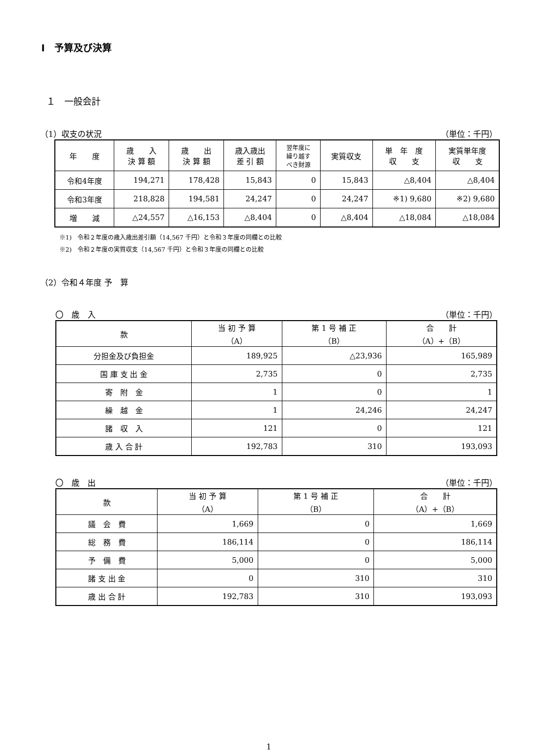Ⅰ　予算及び決算
１　一般会計
（1）収支の状況 （単位：千円）
| 年 度 | 歳 入 決 算 額 | 歳 出 決 算 額 | 歳入歳出 差 引 額 | 翌年度に 繰り越す べき財源 | 実質収支 | 単 年 度 収 支 | 実質単年度 収 支 |
| --- | --- | --- | --- | --- | --- | --- | --- |
| 令和4年度 | 194,271 | 178,428 | 15,843 | 0 | 15,843 | △8,404 | △8,404 |
| 令和3年度 | 218,828 | 194,581 | 24,247 | 0 | 24,247 | ※1) 9,680 | ※2) 9,680 |
| 増 減 | △24,557 | △16,153 | △8,404 | 0 | △8,404 | △18,084 | △18,084 |
※1)　令和２年度の歳入歳出差引額（14,567 千円）と令和３年度の同欄との比較
※2)　令和２年度の実質収支（14,567 千円）と令和３年度の同欄との比較
（2）令和４年度 予　算
〇　歳　入 （単位：千円）
| 款 | 当 初 予 算 （A） | 第 1 号 補 正 （B） | 合 計 （A）+（B） |
| --- | --- | --- | --- |
| 分担金及び負担金 | 189,925 | △23,936 | 165,989 |
| 国 庫 支 出 金 | 2,735 | 0 | 2,735 |
| 寄 附 金 | 1 | 0 | 1 |
| 繰 越 金 | 1 | 24,246 | 24,247 |
| 諸 収 入 | 121 | 0 | 121 |
| 歳 入 合 計 | 192,783 | 310 | 193,093 |
〇　歳　出 （単位：千円）
| 款 | 当 初 予 算 （A） | 第 1 号 補 正 （B） | 合 計 （A）+（B） |
| --- | --- | --- | --- |
| 議 会 費 | 1,669 | 0 | 1,669 |
| 総 務 費 | 186,114 | 0 | 186,114 |
| 予 備 費 | 5,000 | 0 | 5,000 |
| 諸 支 出 金 | 0 | 310 | 310 |
| 歳 出 合 計 | 192,783 | 310 | 193,093 |
1